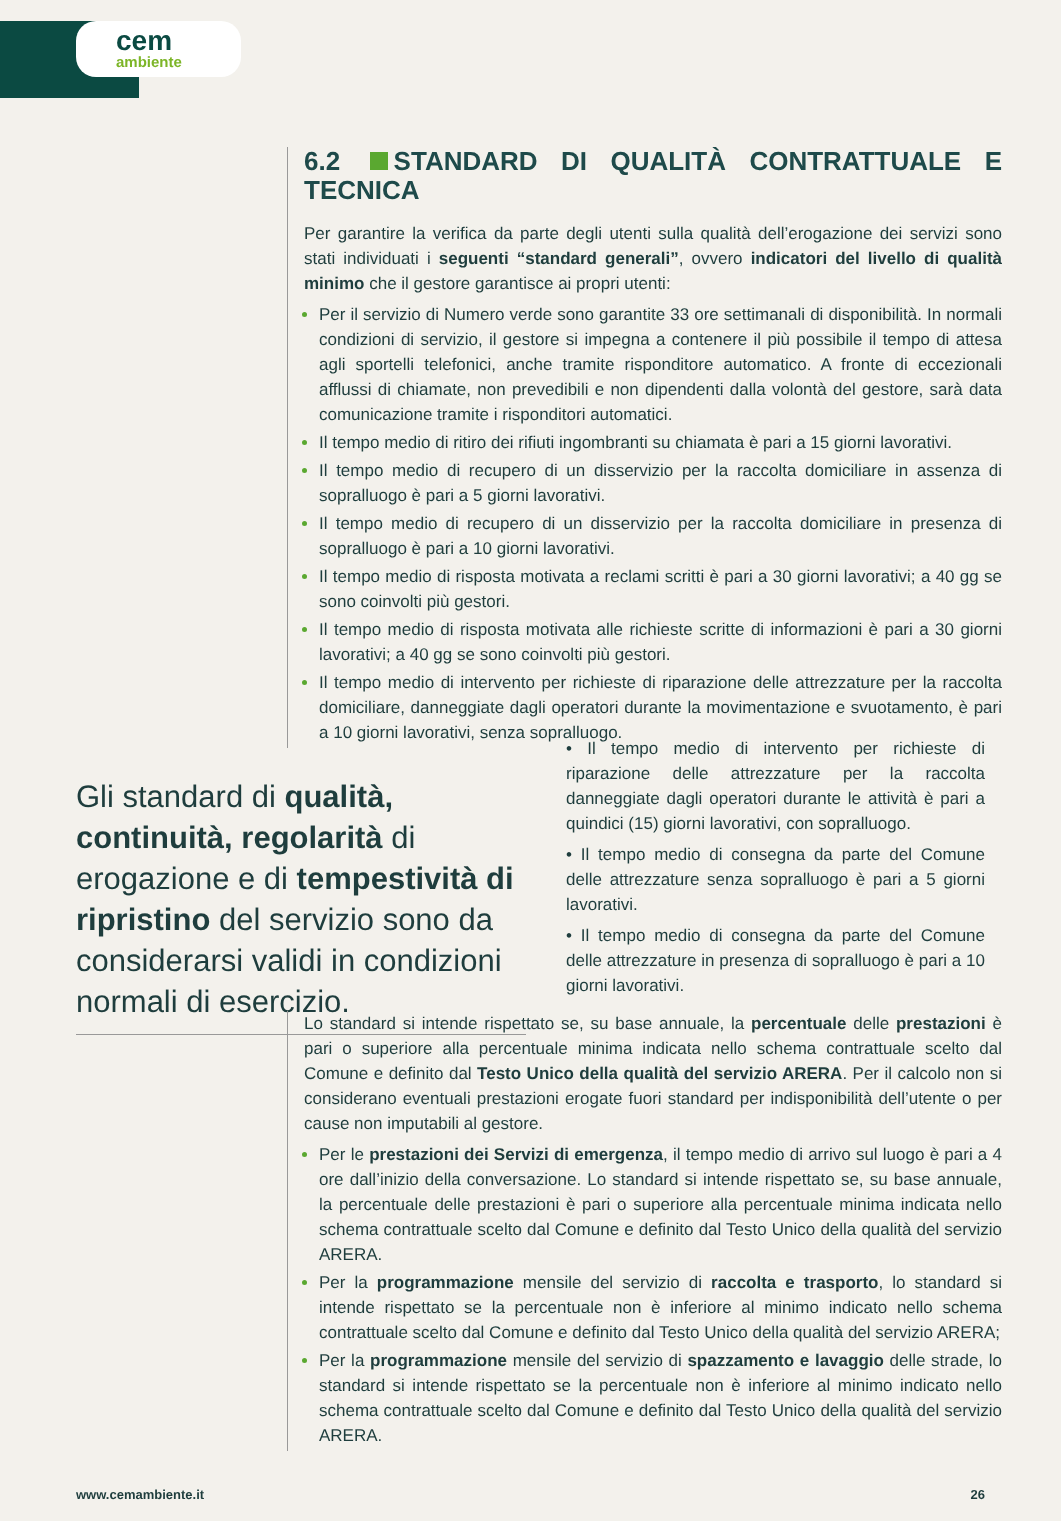cem
ambiente
6.2 STANDARD DI QUALITÀ CONTRATTUALE E TECNICA
Per garantire la verifica da parte degli utenti sulla qualità dell’erogazione dei servizi sono stati individuati i seguenti “standard generali”, ovvero indicatori del livello di qualità minimo che il gestore garantisce ai propri utenti:
Per il servizio di Numero verde sono garantite 33 ore settimanali di disponibilità. In normali condizioni di servizio, il gestore si impegna a contenere il più possibile il tempo di attesa agli sportelli telefonici, anche tramite risponditore automatico. A fronte di eccezionali afflussi di chiamate, non prevedibili e non dipendenti dalla volontà del gestore, sarà data comunicazione tramite i risponditori automatici.
Il tempo medio di ritiro dei rifiuti ingombranti su chiamata è pari a 15 giorni lavorativi.
Il tempo medio di recupero di un disservizio per la raccolta domiciliare in assenza di sopralluogo è pari a 5 giorni lavorativi.
Il tempo medio di recupero di un disservizio per la raccolta domiciliare in presenza di sopralluogo è pari a 10 giorni lavorativi.
Il tempo medio di risposta motivata a reclami scritti è pari a 30 giorni lavorativi; a 40 gg se sono coinvolti più gestori.
Il tempo medio di risposta motivata alle richieste scritte di informazioni è pari a 30 giorni lavorativi; a 40 gg se sono coinvolti più gestori.
Il tempo medio di intervento per richieste di riparazione delle attrezzature per la raccolta domiciliare, danneggiate dagli operatori durante la movimentazione e svuotamento, è pari a 10 giorni lavorativi, senza sopralluogo.
Gli standard di qualità, continuità, regolarità di erogazione e di tempestività di ripristino del servizio sono da considerarsi validi in condizioni normali di esercizio.
• Il tempo medio di intervento per richieste di riparazione delle attrezzature per la raccolta danneggiate dagli operatori durante le attività è pari a quindici (15) giorni lavorativi, con sopralluogo.
• Il tempo medio di consegna da parte del Comune delle attrezzature senza sopralluogo è pari a 5 giorni lavorativi.
• Il tempo medio di consegna da parte del Comune delle attrezzature in presenza di sopralluogo è pari a 10 giorni lavorativi.
Lo standard si intende rispettato se, su base annuale, la percentuale delle prestazioni è pari o superiore alla percentuale minima indicata nello schema contrattuale scelto dal Comune e definito dal Testo Unico della qualità del servizio ARERA. Per il calcolo non si considerano eventuali prestazioni erogate fuori standard per indisponibilità dell’utente o per cause non imputabili al gestore.
Per le prestazioni dei Servizi di emergenza, il tempo medio di arrivo sul luogo è pari a 4 ore dall’inizio della conversazione. Lo standard si intende rispettato se, su base annuale, la percentuale delle prestazioni è pari o superiore alla percentuale minima indicata nello schema contrattuale scelto dal Comune e definito dal Testo Unico della qualità del servizio ARERA.
Per la programmazione mensile del servizio di raccolta e trasporto, lo standard si intende rispettato se la percentuale non è inferiore al minimo indicato nello schema contrattuale scelto dal Comune e definito dal Testo Unico della qualità del servizio ARERA;
Per la programmazione mensile del servizio di spazzamento e lavaggio delle strade, lo standard si intende rispettato se la percentuale non è inferiore al minimo indicato nello schema contrattuale scelto dal Comune e definito dal Testo Unico della qualità del servizio ARERA.
www.cemambiente.it 26